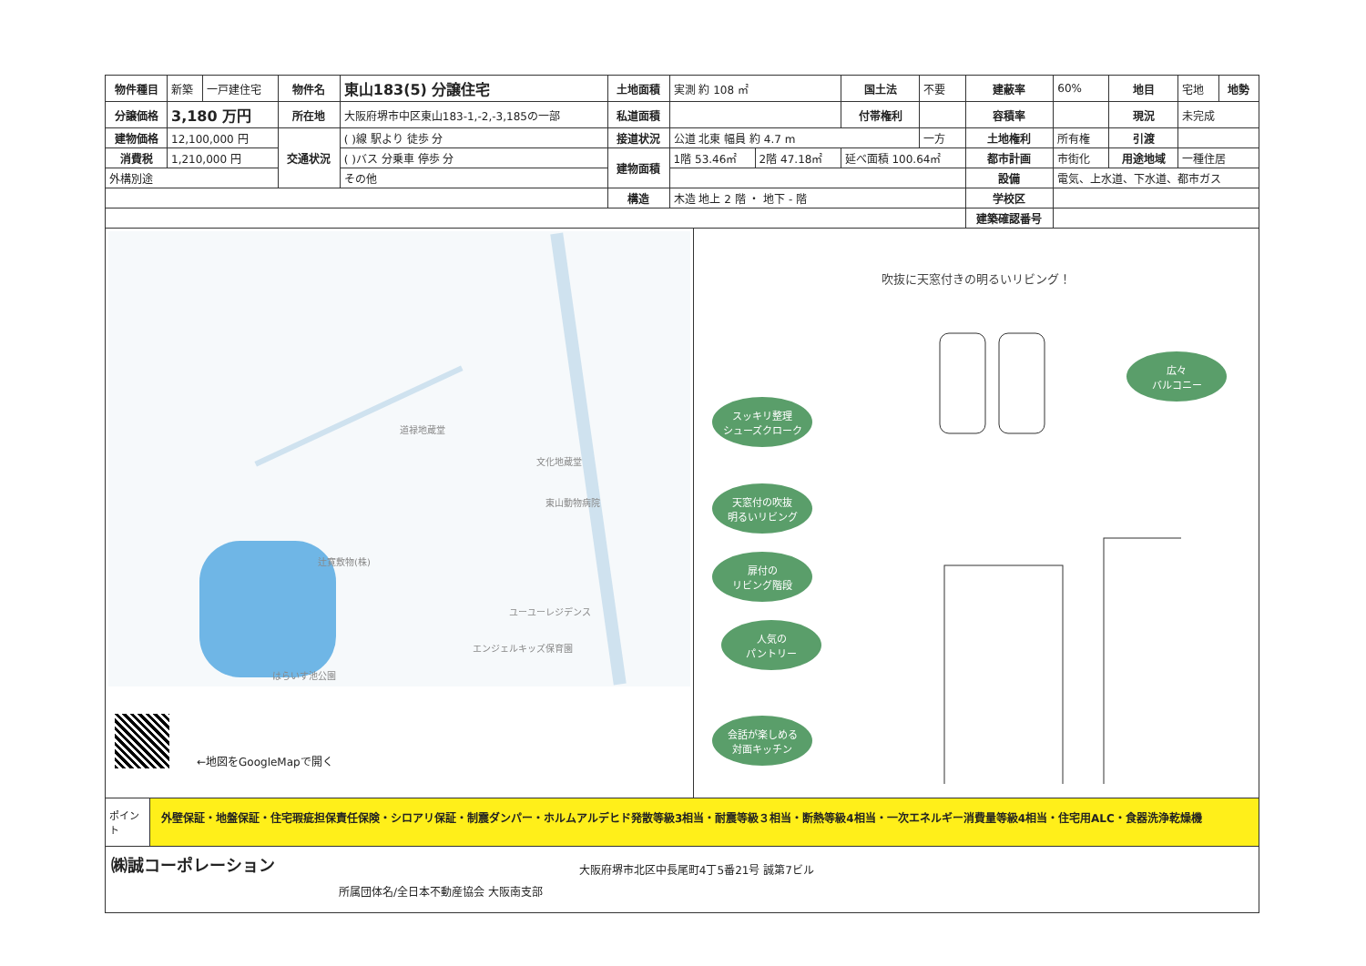| 物件種目 | 新築 | 一戸建住宅 | 物件名 | 東山183(5) 分譲住宅 | 土地面積 | 実測 約 108 ㎡ | | 国土法 | 不要 | 建蔽率 | 60% | 地目 | 宅地 | 地勢 |
| 分譲価格 | 3,180 万円 | | 所在地 | 大阪府堺市中区東山183-1,-2,-3,185の一部 | 私道面積 | | | 付帯権利 | | 容積率 | | 現況 | 未完成 | |
| 建物価格 | 12,100,000 円 | | 交通状況 | ( )線 駅より 徒歩 分 | 接道状況 | 公道 北東 幅員 約 4.7 m | | | 一方 | 土地権利 | 所有権 | 引渡 | | |
| 消費税 | 1,210,000 円 | | | ( )バス 分乗車 停歩 分 | 建物面積 | 1階 53.46㎡ | 2階 47.18㎡ | 延べ面積 100.64㎡ | | 都市計画 | 市街化 | 用途地域 | 一種住居 | |
| 外構別途 | | | | その他 | | | | | | 設備 | 電気、上水道、下水道、都市ガス | | | |
| | | | | | 構造 | 木造 地上 2 階 ・ 地下 - 階 | | | | 学校区 | | | | |
| | | | | | | | | | | 建築確認番号 | | | | |
道禄地蔵堂
文化地蔵堂
東山動物病院
辻寛敷物(株)
ユーユーレジデンス
エンジェルキッズ保育園
はらいす池公園
←地図をGoogleMapで開く
吹抜に天窓付きの明るいリビング！
スッキリ整理
シューズクローク
天窓付の吹抜
明るいリビング
扉付の
リビング階段
人気の
パントリー
会話が楽しめる
対面キッチン
広々
バルコニー
ポイント
外壁保証・地盤保証・住宅瑕疵担保責任保険・シロアリ保証・制震ダンパー・ホルムアルデヒド発散等級3相当・耐震等級３相当・断熱等級4相当・一次エネルギー消費量等級4相当・住宅用ALC・食器洗浄乾燥機
㈱誠コーポレーション
所属団体名/全日本不動産協会 大阪南支部
大阪府堺市北区中長尾町4丁5番21号 誠第7ビル